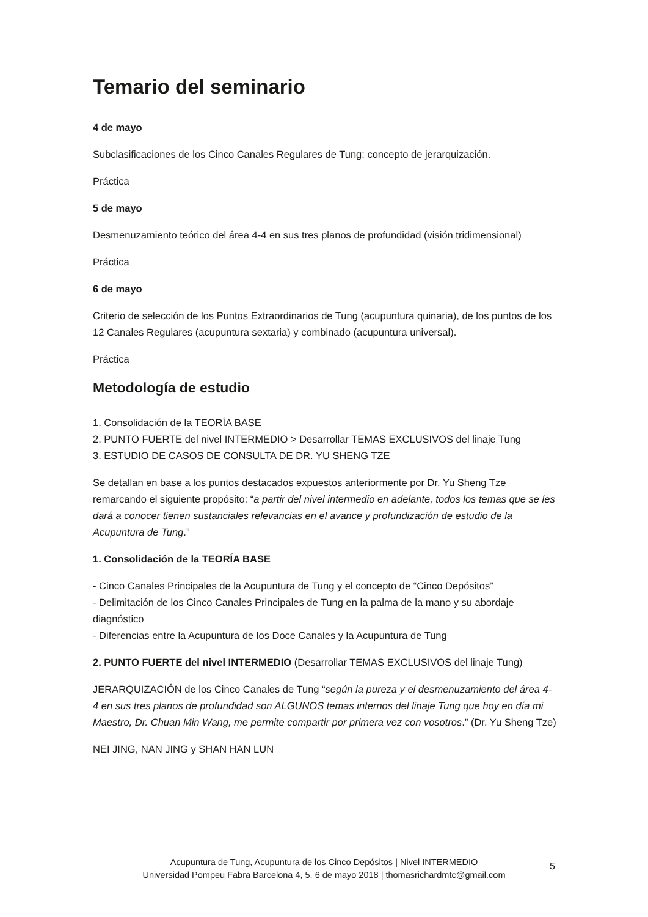Temario del seminario
4 de mayo
Subclasificaciones de los Cinco Canales Regulares de Tung: concepto de jerarquización.
Práctica
5 de mayo
Desmenuzamiento teórico del área 4-4 en sus tres planos de profundidad (visión tridimensional)
Práctica
6 de mayo
Criterio de selección de los Puntos Extraordinarios de Tung (acupuntura quinaria), de los puntos de los 12 Canales Regulares (acupuntura sextaria) y combinado (acupuntura universal).
Práctica
Metodología de estudio
1. Consolidación de la TEORÍA BASE
2. PUNTO FUERTE del nivel INTERMEDIO > Desarrollar TEMAS EXCLUSIVOS del linaje Tung
3. ESTUDIO DE CASOS DE CONSULTA DE DR. YU SHENG TZE
Se detallan en base a los puntos destacados expuestos anteriormente por Dr. Yu Sheng Tze remarcando el siguiente propósito: “a partir del nivel intermedio en adelante, todos los temas que se les dará a conocer tienen sustanciales relevancias en el avance y profundización de estudio de la Acupuntura de Tung.”
1. Consolidación de la TEORÍA BASE
- Cinco Canales Principales de la Acupuntura de Tung y el concepto de “Cinco Depósitos”
- Delimitación de los Cinco Canales Principales de Tung en la palma de la mano y su abordaje diagnóstico
- Diferencias entre la Acupuntura de los Doce Canales y la Acupuntura de Tung
2. PUNTO FUERTE del nivel INTERMEDIO (Desarrollar TEMAS EXCLUSIVOS del linaje Tung)
JERARQUIZACIÓN de los Cinco Canales de Tung “según la pureza y el desmenuzamiento del área 4-4 en sus tres planos de profundidad son ALGUNOS temas internos del linaje Tung que hoy en día mi Maestro, Dr. Chuan Min Wang, me permite compartir por primera vez con vosotros.” (Dr. Yu Sheng Tze)
NEI JING, NAN JING y SHAN HAN LUN
Acupuntura de Tung, Acupuntura de los Cinco Depósitos | Nivel INTERMEDIO
Universidad Pompeu Fabra Barcelona 4, 5, 6 de mayo 2018 | thomasrichardmtc@gmail.com
5